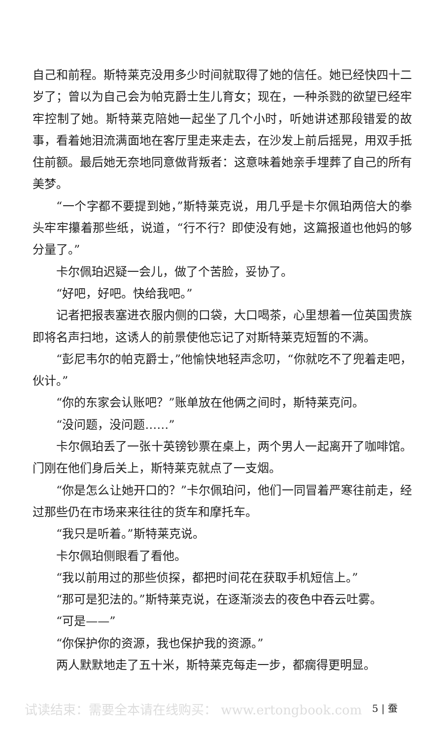自己和前程。斯特莱克没用多少时间就取得了她的信任。她已经快四十二岁了；曾以为自己会为帕克爵士生儿育女；现在，一种杀戮的欲望已经牢牢控制了她。斯特莱克陪她一起坐了几个小时，听她讲述那段错爱的故事，看着她泪流满面地在客厅里走来走去，在沙发上前后摇晃，用双手抵住前额。最后她无奈地同意做背叛者：这意味着她亲手埋葬了自己的所有美梦。
“一个字都不要提到她，”斯特莱克说，用几乎是卡尔佩珀两倍大的拳头牢牢攥着那些纸，说道，“行不行？即使没有她，这篇报道也他妈的够分量了。”
卡尔佩珀迟疑一会儿，做了个苦脸，妥协了。
“好吧，好吧。快给我吧。”
记者把报表塞进衣服内侧的口袋，大口喝茶，心里想着一位英国贵族即将名声扫地，这诱人的前景使他忘记了对斯特莱克短暂的不满。
“彭尼韦尔的帕克爵士，”他愉快地轻声念叨，“你就吃不了兜着走吧，伙计。”
“你的东家会认账吧？”账单放在他俩之间时，斯特莱克问。
“没问题，没问题……”
卡尔佩珀丢了一张十英镑钞票在桌上，两个男人一起离开了咖啡馆。门刚在他们身后关上，斯特莱克就点了一支烟。
“你是怎么让她开口的？”卡尔佩珀问，他们一同冒着严寒往前走，经过那些仍在市场来来往往的货车和摩托车。
“我只是听着。”斯特莱克说。
卡尔佩珀侧眼看了看他。
“我以前用过的那些侦探，都把时间花在获取手机短信上。”
“那可是犯法的。”斯特莱克说，在逐渐淡去的夜色中吞云吐雾。
“可是——”
“你保护你的资源，我也保护我的资源。”
两人默默地走了五十米，斯特莱克每走一步，都瘸得更明显。
5 | 蚕
试读结束：需要全本请在线购买： www.ertongbook.com